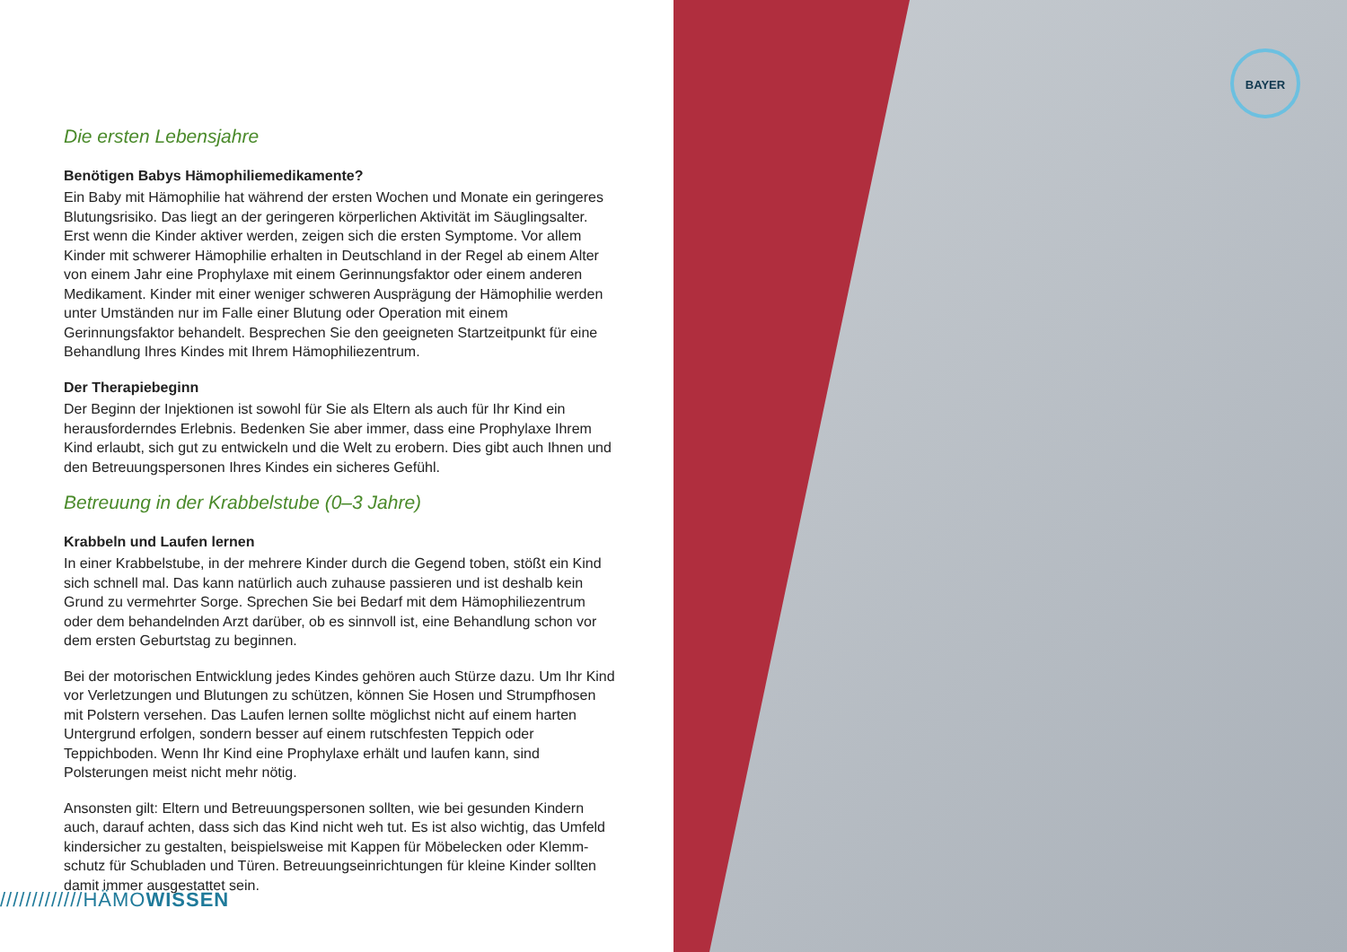BAYER
Die ersten Lebensjahre
Benötigen Babys Hämophiliemedikamente?
Ein Baby mit Hämophilie hat während der ersten Wochen und Monate ein geringeres Blutungsrisiko. Das liegt an der geringeren körperlichen Aktivität im Säuglingsalter. Erst wenn die Kinder aktiver werden, zeigen sich die ersten Symptome. Vor allem Kinder mit schwerer Hämophilie erhalten in Deutschland in der Regel ab einem Alter von einem Jahr eine Prophylaxe mit einem Gerinnungsfaktor oder einem anderen Medika­ment. Kinder mit einer weniger schweren Ausprägung der Hämophilie werden unter Umständen nur im Falle einer Blutung oder Operation mit einem Gerinnungsfaktor behandelt. Besprechen Sie den geeigneten Startzeitpunkt für eine Behandlung Ihres Kindes mit Ihrem Hämophiliezentrum.
Der Therapiebeginn
Der Beginn der Injektionen ist sowohl für Sie als Eltern als auch für Ihr Kind ein heraus­forderndes Erlebnis. Bedenken Sie aber immer, dass eine Prophylaxe Ihrem Kind erlaubt, sich gut zu entwickeln und die Welt zu erobern. Dies gibt auch Ihnen und den Betreuungspersonen Ihres Kindes ein sicheres Gefühl.
Betreuung in der Krabbelstube (0–3 Jahre)
Krabbeln und Laufen lernen
In einer Krabbelstube, in der mehrere Kinder durch die Gegend toben, stößt ein Kind sich schnell mal. Das kann natürlich auch zuhause passieren und ist deshalb kein Grund zu vermehrter Sorge. Sprechen Sie bei Bedarf mit dem Hämophiliezentrum oder dem behandelnden Arzt darüber, ob es sinnvoll ist, eine Behandlung schon vor dem ersten Geburtstag zu beginnen.
Bei der motorischen Entwicklung jedes Kindes gehören auch Stürze dazu. Um Ihr Kind vor Verletzungen und Blutungen zu schützen, können Sie Hosen und Strumpfhosen mit Polstern versehen. Das Laufen lernen sollte möglichst nicht auf einem harten Untergrund erfolgen, sondern besser auf einem rutschfesten Teppich oder Teppichboden. Wenn Ihr Kind eine Prophylaxe erhält und laufen kann, sind Polsterungen meist nicht mehr nötig.
Ansonsten gilt: Eltern und Betreuungspersonen sollten, wie bei gesunden Kindern auch, darauf achten, dass sich das Kind nicht weh tut. Es ist also wichtig, das Umfeld kindersicher zu gestalten, beispielsweise mit Kappen für Möbelecken oder Klemm­schutz für Schubladen und Türen. Betreuungseinrichtungen für kleine Kinder sollten damit immer ausgestattet sein.
/////////////HÄMOWISSEN